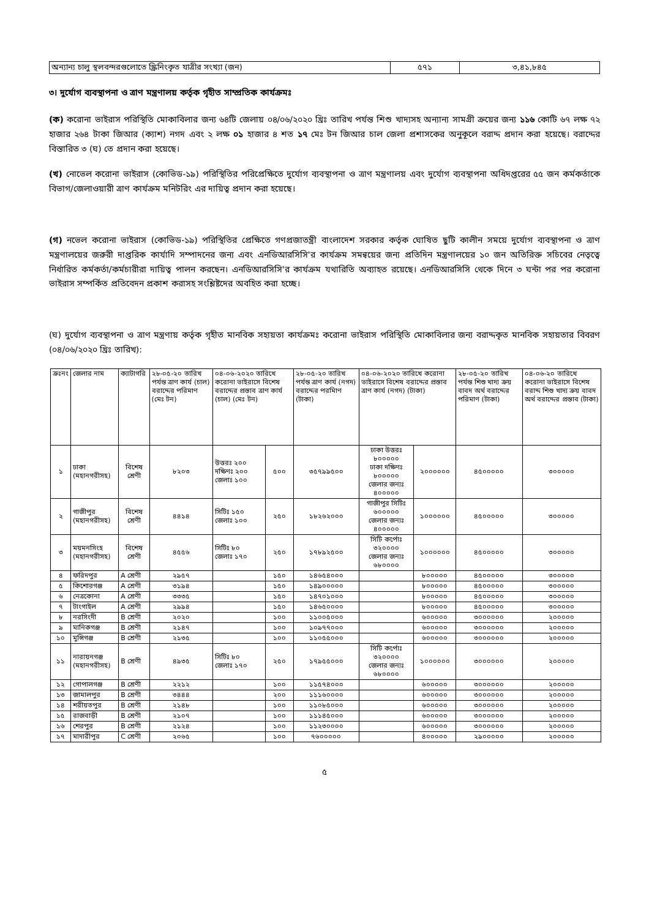| অন্যান্য চালু স্থলবন্দরগুলোতে স্ক্রিনিংকৃত যাত্রীর সংখ্যা (জন) | ৫৭১ | ৩,৪১,৮৪৫ |
৩। দুর্যোগ ব্যবস্থাপনা ও ত্রাণ মন্ত্রণালয় কর্তৃক গৃহীত সাম্প্রতিক কার্যক্রমঃ
(ক) করোনা ভাইরাস পরিস্থিতি মোকাবিলার জন্য ৬৪টি জেলায় ০৪/০৬/২০২০ খ্রিঃ তারিখ পর্যন্ত শিশু খাদ্যসহ অন্যান্য সামগ্রী ক্রয়ের জন্য ১১৬ কোটি ৬৭ লক্ষ ৭২ হাজার ২৬৪ টাকা জিআর (ক্যাশ) নগদ এবং ২ লক্ষ ০১ হাজার ৪ শত ১৭ মেঃ টন জিআর চাল জেলা প্রশাসকের অনুকূলে বরাদ্দ প্রদান করা হয়েছে। বরাদ্দের বিস্তারিত ৩ (ঘ) তে প্রদান করা হয়েছে।
(খ) নোভেল করোনা ভাইরাস (কোভিড-১৯) পরিস্থিতির পরিপ্রেক্ষিতে দুর্যোগ ব্যবস্থাপনা ও ত্রাণ মন্ত্রণালয় এবং দুর্যোগ ব্যবস্থাপনা অধিদপ্তরের ৫৫ জন কর্মকর্তাকে বিভাগ/জেলাওয়ারী ত্রাণ কার্যক্রম মনিটরিং এর দায়িত্ব প্রদান করা হয়েছে।
(গ) নভেল করোনা ভাইরাস (কোভিড-১৯) পরিস্থিতির প্রেক্ষিতে গণপ্রজাতন্ত্রী বাংলাদেশ সরকার কর্তৃক ঘোষিত ছুটি কালীন সময়ে দুর্যোগ ব্যবস্থাপনা ও ত্রাণ মন্ত্রণালয়ের জরুরী দাপ্তরিক কার্যাদি সম্পাদনের জন্য এবং এনডিআরসিসি'র কার্যক্রম সমন্বয়ের জন্য প্রতিদিন মন্ত্রণালয়ের ১০ জন অতিরিক্ত সচিবের নেতৃত্বে নির্ধারিত কর্মকর্তা/কর্মচারীরা দায়িত্ব পালন করছেন। এনডিআরসিসি'র কার্যক্রম যথারিতি অব্যাহত রয়েছে। এনডিআরসিসি থেকে দিনে ৩ ঘন্টা পর পর করোনা ভাইরাস সম্পর্কিত প্রতিবেদন প্রকাশ করাসহ সংশ্লিষ্টদের অবহিত করা হচ্ছে।
(ঘ) দুর্যোগ ব্যবস্থাপনা ও ত্রাণ মন্ত্রণায় কর্তৃক গৃহীত মানবিক সহায়তা কার্যক্রমঃ করোনা ভাইরাস পরিস্থিতি মোকাবিলার জন্য বরাদ্দকৃত মানবিক সহায়তার বিবরণ (০৪/০৬/২০২০ খ্রিঃ তারিখ):
| ক্রঃনং | জেলার নাম | ক্যাটাগরি | ২৮-০৫-২০ তারিখ পর্যন্ত ত্রাণ কার্য (চাল) বরাদ্দের পরিমাণ (মেঃ টন) | ০৪-০৬-২০২০ তারিখে করোনা ভাইরাসে বিশেষ বরাদ্দের প্রস্তাব ত্রাণ কার্য (চাল) (মেঃ টন) | | ২৮-০৫-২০ তারিখ পর্যন্ত ত্রাণ কার্য (নগদ) বরাদ্দের পরমিাণ (টাকা) | ০৪-০৬-২০২০ তারিখে করোনা ভাইরাসে বিশেষ বরাদ্দের প্রস্তাব ত্রাণ কার্য (নগদ) (টাকা) | | ২৮-০৫-২০ তারিখ পর্যন্ত শিশু খাদ্য ক্রয় বাবদ অর্থ বরাদ্দের পরিমাণ (টাকা) | ০৪-০৬-২০ তারিখে করোনা ভাইরাসে বিশেষ বরাদ্দ শিশু খাদ্য ক্রয় বাবদ অর্থ বরাদ্দের প্রস্তাব (টাকা) |
| --- | --- | --- | --- | --- | --- | --- | --- | --- | --- | --- |
| ১ | ঢাকা (মহানগরীসহ) | বিশেষ শ্রেণী | ৮২০৩ | উত্তরঃ ২০০ দক্ষিণঃ ২০০ জেলাঃ ১০০ | ৫০০ | ৩৫৭৯৯৫০০ | ঢাকা উত্তরঃ ৮০০০০০ ঢাকা দক্ষিণঃ ৮০০০০০ জেলার জন্যঃ ৪০০০০০ | ২০০০০০০ | ৪৫০০০০০ | ৩০০০০০ |
| ২ | গাজীপুর (মহানগরীসহ) | বিশেষ শ্রেণী | ৪৪১৪ | সিটিঃ ১৫০ জেলাঃ ১০০ | ২৫০ | ১৮২৬২০০০ | গাজীপুর সিটিঃ ৬০০০০০ জেলার জন্যঃ ৪০০০০০ | ১০০০০০০ | ৪৫০০০০০ | ৩০০০০০ |
| ৩ | ময়মনসিংহ (মহানগরীসহ) | বিশেষ শ্রেণী | ৪৫৫৬ | সিটিঃ ৮০ জেলাঃ ১৭০ | ২৫০ | ১৭৮৯২৫০০ | সিটি কর্পোঃ ৩২০০০০ জেলার জন্যঃ ৬৮০০০০ | ১০০০০০০ | ৪৫০০০০০ | ৩০০০০০ |
| ৪ | ফরিদপুর | A শ্রেণী | ২৯৫৭ | | ১৫০ | ১৪৬৫৪০০০ | | ৮০০০০০ | ৪৫০০০০০ | ৩০০০০০ |
| ৫ | কিশোরগঞ্জ | A শ্রেণী | ৩১৯৪ | | ১৫০ | ১৪৯০০০০০ | | ৮০০০০০ | ৪৫০০০০০ | ৩০০০০০ |
| ৬ | নেত্রকোনা | A শ্রেণী | ৩৩৩৫ | | ১৫০ | ১৪৭০১০০০ | | ৮০০০০০ | ৪৫০০০০০ | ৩০০০০০ |
| ৭ | টাংগাইল | A শ্রেণী | ২৯৯৪ | | ১৫০ | ১৪৬৫০০০০ | | ৮০০০০০ | ৪৫০০০০০ | ৩০০০০০ |
| ৮ | নরসিংদী | B শ্রেণী | ২০২০ | | ১০০ | ১১০০৫০০০ | | ৬০০০০০ | ৩০০০০০০ | ২০০০০০ |
| ৯ | মানিকগঞ্জ | B শ্রেণী | ২১৪৭ | | ১০০ | ১০৯৭৭০০০ | | ৬০০০০০ | ৩০০০০০০ | ২০০০০০ |
| ১০ | মুন্সিগঞ্জ | B শ্রেণী | ২১৩৫ | | ১০০ | ১১০৫৫০০০ | | ৬০০০০০ | ৩০০০০০০ | ২০০০০০ |
| ১১ | নারায়নগঞ্জ (মহানগরীসহ) | B শ্রেণী | ৪৯৩৫ | সিটিঃ ৮০ জেলাঃ ১৭০ | ২৫০ | ১৭৯৫৫০০০ | সিটি কর্পোঃ ৩২০০০০ জেলার জন্যঃ ৬৮০০০০ | ১০০০০০০ | ৩০০০০০০ | ২০০০০০ |
| ১২ | গোপালগঞ্জ | B শ্রেণী | ২২১২ | | ১০০ | ১১৫৭৪০০০ | | ৬০০০০০ | ৩০০০০০০ | ২০০০০০ |
| ১৩ | জামালপুর | B শ্রেণী | ৩৪৪৪ | | ২০০ | ১১১৬০০০০ | | ৬০০০০০ | ৩০০০০০০ | ২০০০০০ |
| ১৪ | শরীয়তপুর | B শ্রেণী | ২১৪৮ | | ১০০ | ১১০৮৫০০০ | | ৬০০০০০ | ৩০০০০০০ | ২০০০০০ |
| ১৫ | রাজবাড়ী | B শ্রেণী | ২১০৭ | | ১০০ | ১১১৪৫০০০ | | ৬০০০০০ | ৩০০০০০০ | ২০০০০০ |
| ১৬ | শেরপুর | B শ্রেণী | ২১২৪ | | ১০০ | ১১২৩০০০০ | | ৬০০০০০ | ৩০০০০০০ | ২০০০০০ |
| ১৭ | মাদারীপুর | C শ্রেণী | ২০৬৫ | | ১০০ | ৭৬০০০০০ | | ৪০০০০০ | ২৯০০০০০ | ২০০০০০ |
৫